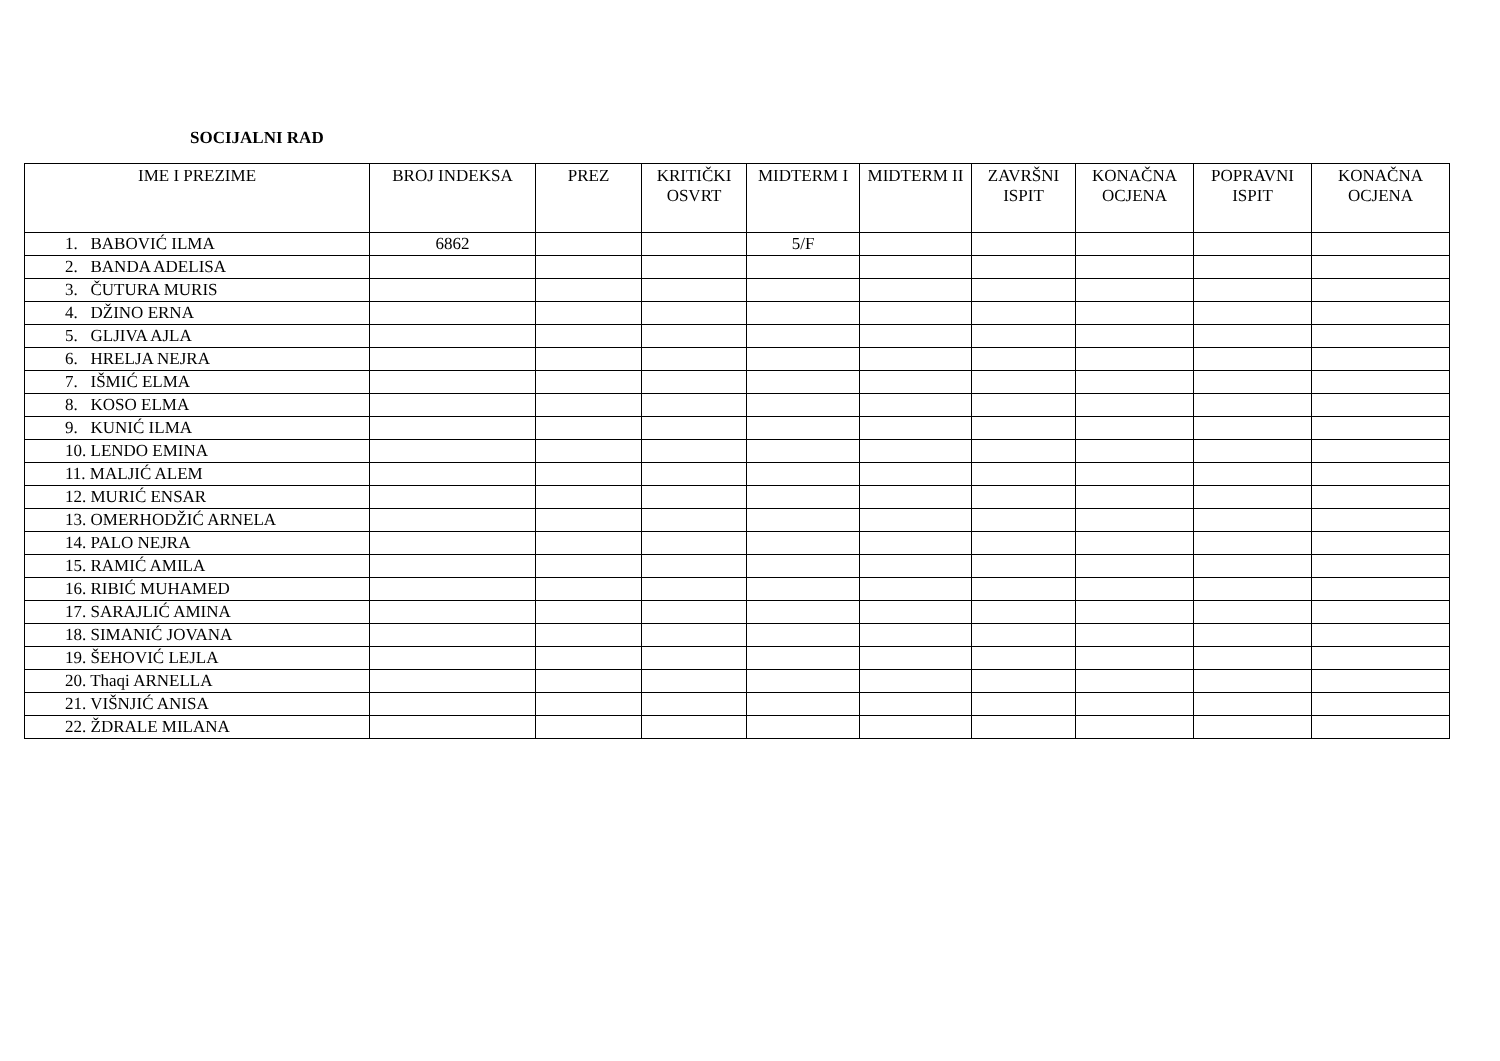SOCIJALNI RAD
| IME I PREZIME | BROJ INDEKSA | PREZ | KRITIČKI OSVRT | MIDTERM I | MIDTERM II | ZAVRŠNI ISPIT | KONAČNA OCJENA | POPRAVNI ISPIT | KONAČNA OCJENA |
| --- | --- | --- | --- | --- | --- | --- | --- | --- | --- |
| 1. BABOVIĆ ILMA | 6862 | | | 5/F | | | | | |
| 2. BANDA ADELISA | | | | | | | | | |
| 3. ČUTURA MURIS | | | | | | | | | |
| 4. DŽINO ERNA | | | | | | | | | |
| 5. GLJIVA AJLA | | | | | | | | | |
| 6. HRELJA NEJRA | | | | | | | | | |
| 7. IŠMIĆ ELMA | | | | | | | | | |
| 8. KOSO ELMA | | | | | | | | | |
| 9. KUNIĆ ILMA | | | | | | | | | |
| 10. LENDO EMINA | | | | | | | | | |
| 11. MALJIĆ ALEM | | | | | | | | | |
| 12. MURIĆ ENSAR | | | | | | | | | |
| 13. OMERHODŽIĆ ARNELA | | | | | | | | | |
| 14. PALO NEJRA | | | | | | | | | |
| 15. RAMIĆ AMILA | | | | | | | | | |
| 16. RIBIĆ MUHAMED | | | | | | | | | |
| 17. SARAJLIĆ AMINA | | | | | | | | | |
| 18. SIMANIĆ JOVANA | | | | | | | | | |
| 19. ŠEHOVIĆ LEJLA | | | | | | | | | |
| 20. Thaqi ARNELLA | | | | | | | | | |
| 21. VIŠNJIĆ ANISA | | | | | | | | | |
| 22. ŽDRALE MILANA | | | | | | | | | |